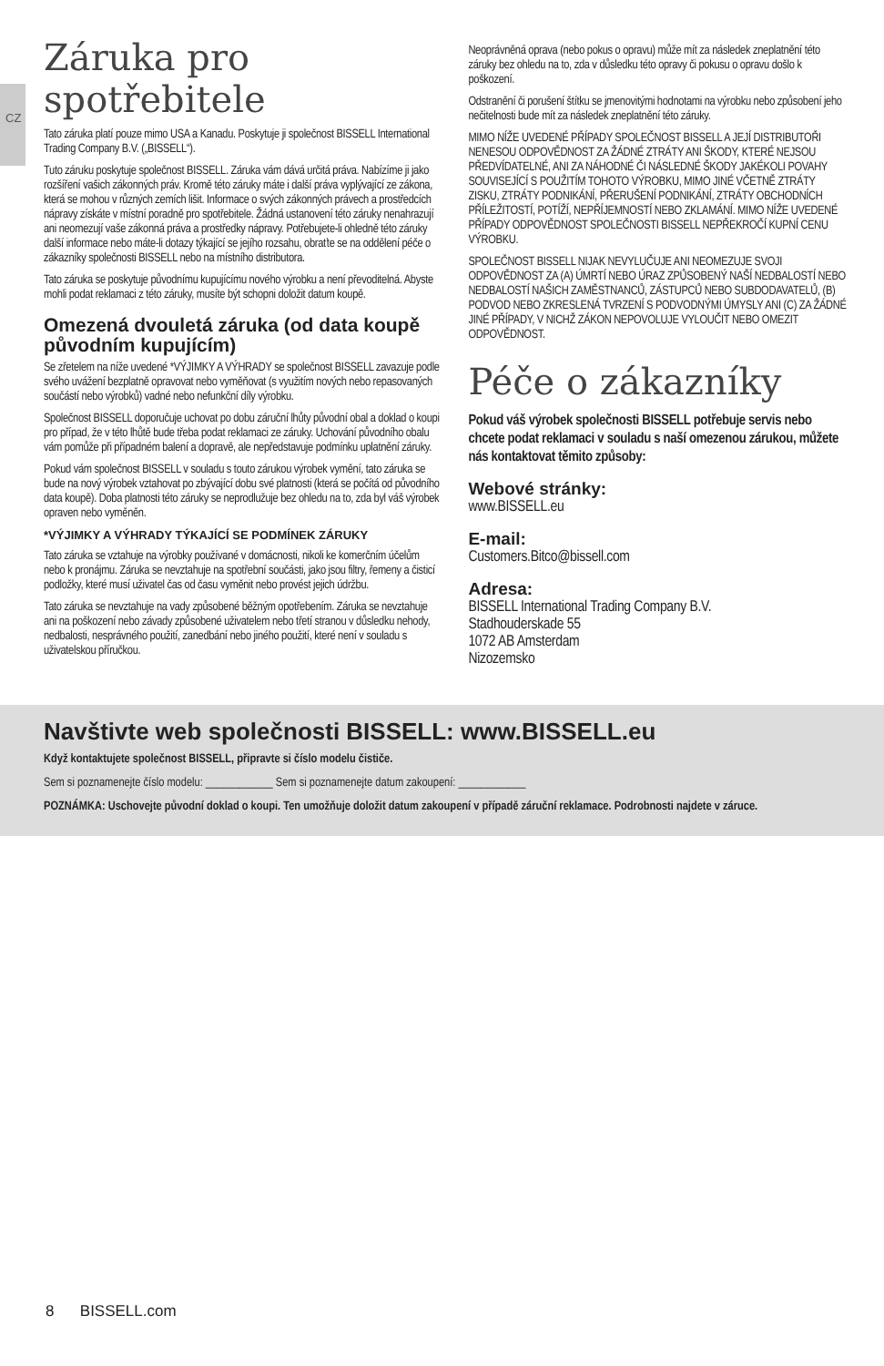CZ
Záruka pro spotřebitele
Tato záruka platí pouze mimo USA a Kanadu. Poskytuje ji společnost BISSELL International Trading Company B.V. („BISSELL“).
Tuto záruku poskytuje společnost BISSELL. Záruka vám dává určitá práva. Nabízíme ji jako rozšíření vašich zákonných práv. Kromě této záruky máte i další práva vyplývající ze zákona, která se mohou v různých zemích lišit. Informace o svých zákonných právech a prostředcích nápravy získáte v místní poradně pro spotřebitele. Žádná ustanovení této záruky nenahrazují ani neomezují vaše zákonná práva a prostředky nápravy. Potřebujete-li ohledně této záruky další informace nebo máte-li dotazy týkající se jejího rozsahu, obraťte se na oddělení péče o zákazníky společnosti BISSELL nebo na místního distributora.
Tato záruka se poskytuje původnímu kupujícímu nového výrobku a není převoditelná. Abyste mohli podat reklamaci z této záruky, musíte být schopni doložit datum koupě.
Omezená dvouletá záruka (od data koupě původním kupujícím)
Se zřetelem na níže uvedené *VÝJIMKY A VÝHRADY se společnost BISSELL zavazuje podle svého uvážení bezplatně opravovat nebo vyměňovat (s využitím nových nebo repasovaných součástí nebo výrobků) vadné nebo nefunkční díly výrobku.
Společnost BISSELL doporučuje uchovat po dobu záruční lhůty původní obal a doklad o koupi pro případ, že v této lhůtě bude třeba podat reklamaci ze záruky. Uchování původního obalu vám pomůže při případném balení a dopravě, ale nepředstavuje podmínku uplatnění záruky.
Pokud vám společnost BISSELL v souladu s touto zárukou výrobek vymění, tato záruka se bude na nový výrobek vztahovat po zbývající dobu své platnosti (která se počítá od původního data koupě). Doba platnosti této záruky se neprodlužuje bez ohledu na to, zda byl váš výrobek opraven nebo vyměněn.
*VÝJIMKY A VÝHRADY TÝKAJÍCÍ SE PODMÍNEK ZÁRUKY
Tato záruka se vztahuje na výrobky používané v domácnosti, nikoli ke komerčním účelům nebo k pronájmu. Záruka se nevztahuje na spotřební součásti, jako jsou filtry, řemeny a čisticí podložky, které musí uživatel čas od času vyměnit nebo provést jejich údržbu.
Tato záruka se nevztahuje na vady způsobené běžným opotřebením. Záruka se nevztahuje ani na poškození nebo závady způsobené uživatelem nebo třetí stranou v důsledku nehody, nedbalosti, nesprávného použití, zanedbání nebo jiného použití, které není v souladu s uživatelskou příručkou.
Neoprávněná oprava (nebo pokus o opravu) může mít za následek zneplatnění této záruky bez ohledu na to, zda v důsledku této opravy či pokusu o opravu došlo k poškození.
Odstranění či porušení štítku se jmenovitými hodnotami na výrobku nebo způsobení jeho nečitelnosti bude mít za následek zneplatnění této záruky.
MIMO NÍŽE UVEDENÉ PŘÍPADY SPOLEČNOST BISSELL A JEJÍ DISTRIBUTOŘI NENESOU ODPOVĚDNOST ZA ŽÁDNÉ ZTRÁTY ANI ŠKODY, KTERÉ NEJSOU PŘEDVÍDATELNÉ, ANI ZA NÁHODNÉ ČI NÁSLEDNÉ ŠKODY JAKÉKOLI POVAHY SOUVISEJÍCÍ S POUŽITÍM TOHOTO VÝROBKU, MIMO JINÉ VČETNĚ ZTRÁTY ZISKU, ZTRÁTY PODNIKÁNÍ, PŘERUŠENÍ PODNIKÁNÍ, ZTRÁTY OBCHODNÍCH PŘÍLEŽITOSTÍ, POTÍŽÍ, NEPŘÍJEMNOSTÍ NEBO ZKLAMÁNÍ. MIMO NÍŽE UVEDENÉ PŘÍPADY ODPOVĚDNOST SPOLEČNOSTI BISSELL NEPŘEKROČÍ KUPNÍ CENU VÝROBKU.
SPOLEČNOST BISSELL NIJAK NEVYLUČUJE ANI NEOMEZUJE SVOJI ODPOVĚDNOST ZA (A) ÚMRTÍ NEBO ÚRAZ ZPŮSOBENÝ NAŠÍ NEDBALOSTÍ NEBO NEDBALOSTÍ NAŠICH ZAMĚSTNANCŮ, ZÁSTUPCŮ NEBO SUBDODAVATELŮ, (B) PODVOD NEBO ZKRESLENÁ TVRZENÍ S PODVODNÝMI ÚMYSLY ANI (C) ZA ŽÁDNÉ JINÉ PŘÍPADY, V NICHŽ ZÁKON NEPOVOLUJE VYLOUČIT NEBO OMEZIT ODPOVĚDNOST.
Péče o zákazníky
Pokud váš výrobek společnosti BISSELL potřebuje servis nebo chcete podat reklamaci v souladu s naší omezenou zárukou, můžete nás kontaktovat těmito způsoby:
Webové stránky:
www.BISSELL.eu
E-mail:
Customers.Bitco@bissell.com
Adresa:
BISSELL International Trading Company B.V.
Stadhouderskade 55
1072 AB Amsterdam
Nizozemsko
Navštivte web společnosti BISSELL: www.BISSELL.eu
Když kontaktujete společnost BISSELL, připravte si číslo modelu čističe.
Sem si poznamenejte číslo modelu: ____________ Sem si poznamenejte datum zakoupení: ____________
POZNÁMKA: Uschovejte původní doklad o koupi. Ten umožňuje doložit datum zakoupení v případě záruční reklamace. Podrobnosti najdete v záruce.
8 BISSELL.com